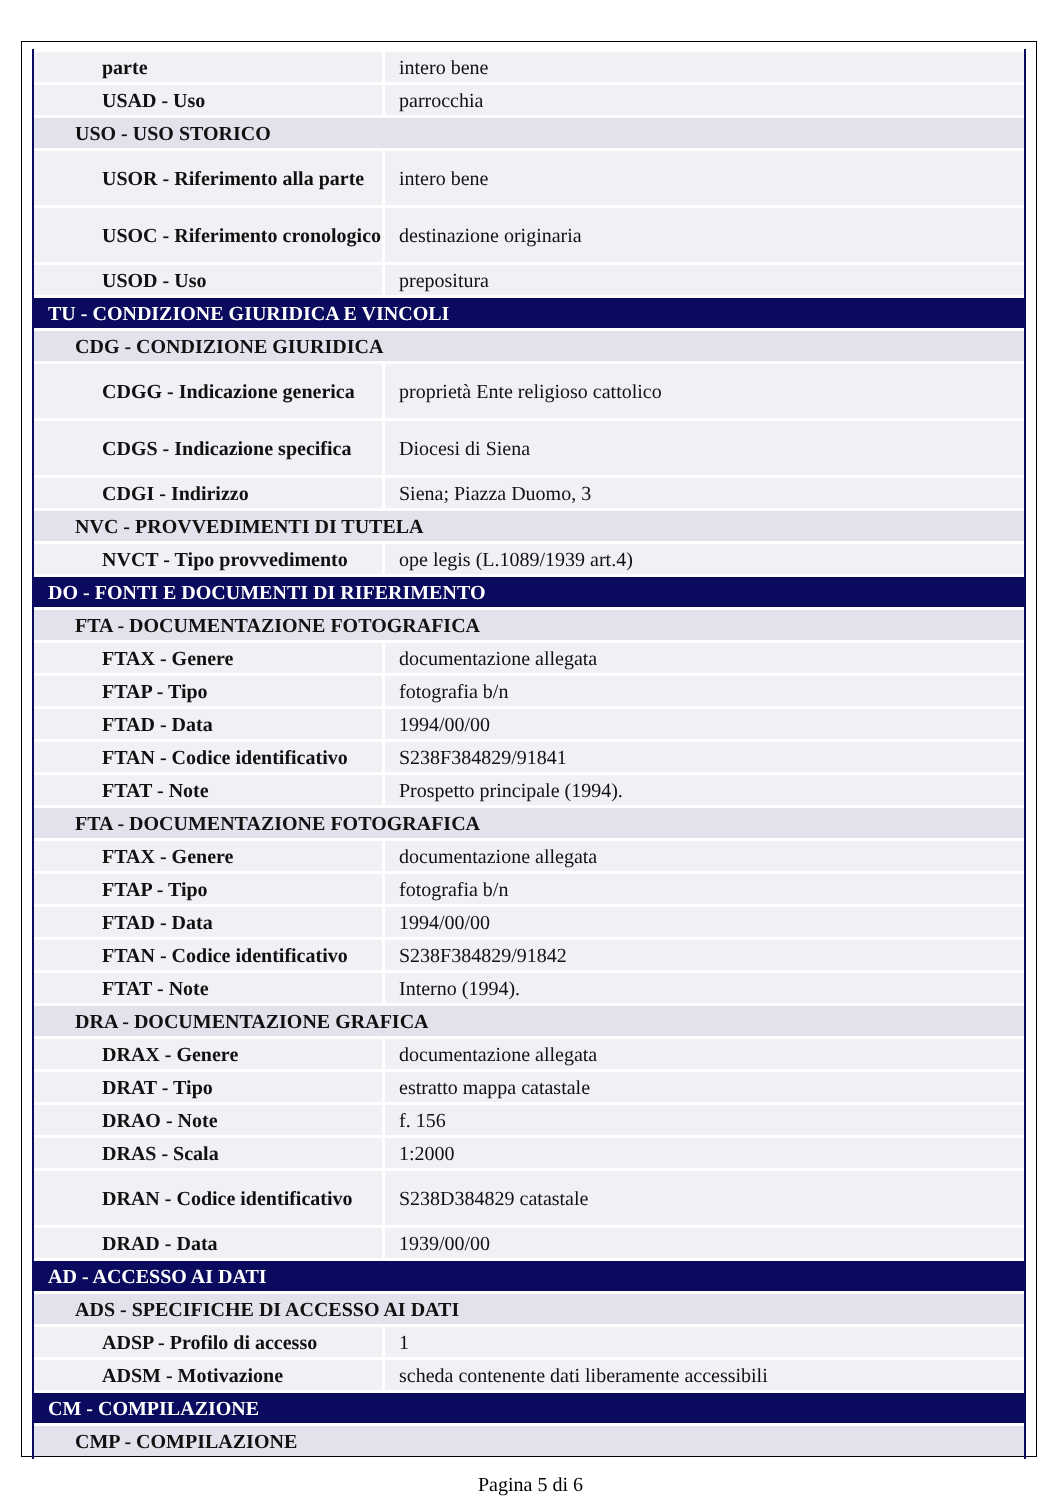| parte | intero bene |
| USAD - Uso | parrocchia |
| USO - USO STORICO | |
| USOR - Riferimento alla parte | intero bene |
| USOC - Riferimento cronologico | destinazione originaria |
| USOD - Uso | prepositura |
| TU - CONDIZIONE GIURIDICA E VINCOLI | |
| CDG - CONDIZIONE GIURIDICA | |
| CDGG - Indicazione generica | proprietà Ente religioso cattolico |
| CDGS - Indicazione specifica | Diocesi di Siena |
| CDGI - Indirizzo | Siena; Piazza Duomo, 3 |
| NVC - PROVVEDIMENTI DI TUTELA | |
| NVCT - Tipo provvedimento | ope legis (L.1089/1939 art.4) |
| DO - FONTI E DOCUMENTI DI RIFERIMENTO | |
| FTA - DOCUMENTAZIONE FOTOGRAFICA | |
| FTAX - Genere | documentazione allegata |
| FTAP - Tipo | fotografia b/n |
| FTAD - Data | 1994/00/00 |
| FTAN - Codice identificativo | S238F384829/91841 |
| FTAT - Note | Prospetto principale (1994). |
| FTA - DOCUMENTAZIONE FOTOGRAFICA | |
| FTAX - Genere | documentazione allegata |
| FTAP - Tipo | fotografia b/n |
| FTAD - Data | 1994/00/00 |
| FTAN - Codice identificativo | S238F384829/91842 |
| FTAT - Note | Interno (1994). |
| DRA - DOCUMENTAZIONE GRAFICA | |
| DRAX - Genere | documentazione allegata |
| DRAT - Tipo | estratto mappa catastale |
| DRAO - Note | f. 156 |
| DRAS - Scala | 1:2000 |
| DRAN - Codice identificativo | S238D384829 catastale |
| DRAD - Data | 1939/00/00 |
| AD - ACCESSO AI DATI | |
| ADS - SPECIFICHE DI ACCESSO AI DATI | |
| ADSP - Profilo di accesso | 1 |
| ADSM - Motivazione | scheda contenente dati liberamente accessibili |
| CM - COMPILAZIONE | |
| CMP - COMPILAZIONE | |
Pagina 5 di 6